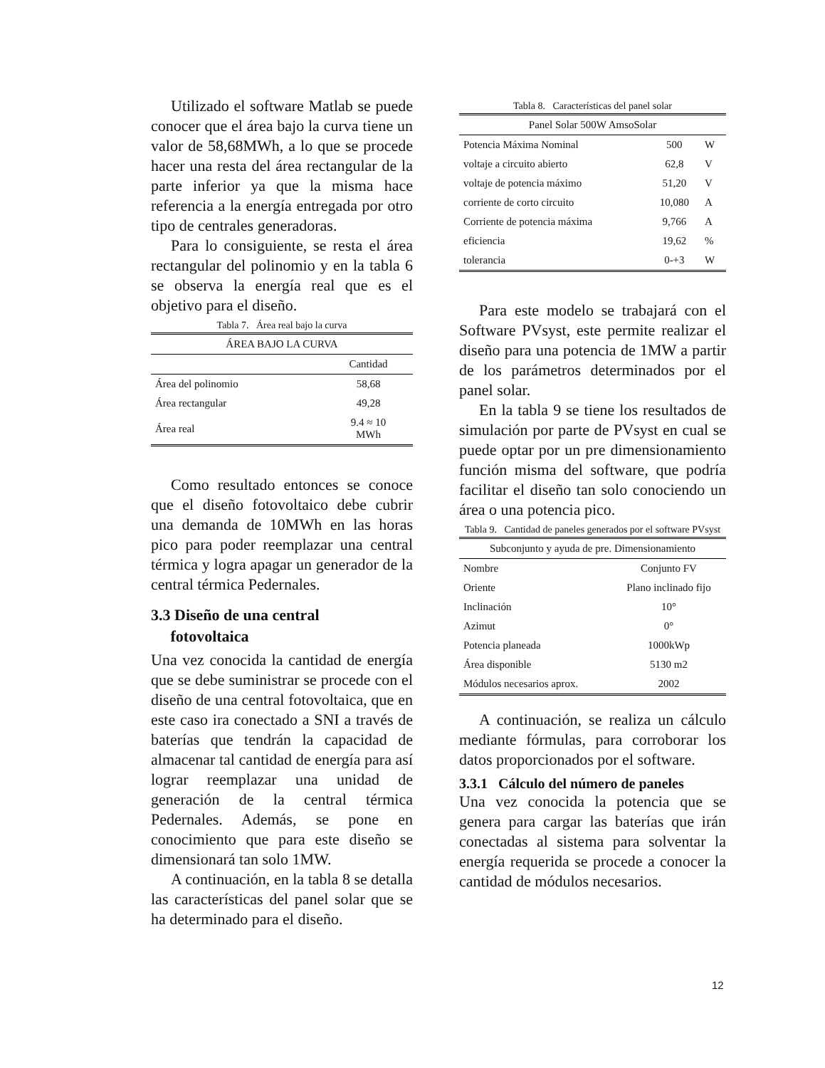Utilizado el software Matlab se puede conocer que el área bajo la curva tiene un valor de 58,68MWh, a lo que se procede hacer una resta del área rectangular de la parte inferior ya que la misma hace referencia a la energía entregada por otro tipo de centrales generadoras.
Para lo consiguiente, se resta el área rectangular del polinomio y en la tabla 6 se observa la energía real que es el objetivo para el diseño.
Tabla 7. Área real bajo la curva
| ÁREA BAJO LA CURVA | |
| --- | --- |
| | Cantidad |
| Área del polinomio | 58,68 |
| Área rectangular | 49,28 |
| Área real | 9.4 ≈ 10 MWh |
Como resultado entonces se conoce que el diseño fotovoltaico debe cubrir una demanda de 10MWh en las horas pico para poder reemplazar una central térmica y logra apagar un generador de la central térmica Pedernales.
3.3 Diseño de una central
fotovoltaica
Una vez conocida la cantidad de energía que se debe suministrar se procede con el diseño de una central fotovoltaica, que en este caso ira conectado a SNI a través de baterías que tendrán la capacidad de almacenar tal cantidad de energía para así lograr reemplazar una unidad de generación de la central térmica Pedernales. Además, se pone en conocimiento que para este diseño se dimensionará tan solo 1MW.
A continuación, en la tabla 8 se detalla las características del panel solar que se ha determinado para el diseño.
Tabla 8. Características del panel solar
| Panel Solar 500W AmsoSolar | | |
| --- | --- | --- |
| Potencia Máxima Nominal | 500 | W |
| voltaje a circuito abierto | 62,8 | V |
| voltaje de potencia máximo | 51,20 | V |
| corriente de corto circuito | 10,080 | A |
| Corriente de potencia máxima | 9,766 | A |
| eficiencia | 19,62 | % |
| tolerancia | 0-+3 | W |
Para este modelo se trabajará con el Software PVsyst, este permite realizar el diseño para una potencia de 1MW a partir de los parámetros determinados por el panel solar.
En la tabla 9 se tiene los resultados de simulación por parte de PVsyst en cual se puede optar por un pre dimensionamiento función misma del software, que podría facilitar el diseño tan solo conociendo un área o una potencia pico.
Tabla 9. Cantidad de paneles generados por el software PVsyst
| Subconjunto y ayuda de pre. Dimensionamiento | |
| --- | --- |
| Nombre | Conjunto FV |
| Oriente | Plano inclinado fijo |
| Inclinación | 10° |
| Azimut | 0° |
| Potencia planeada | 1000kWp |
| Área disponible | 5130 m2 |
| Módulos necesarios aprox. | 2002 |
A continuación, se realiza un cálculo mediante fórmulas, para corroborar los datos proporcionados por el software.
3.3.1 Cálculo del número de paneles
Una vez conocida la potencia que se genera para cargar las baterías que irán conectadas al sistema para solventar la energía requerida se procede a conocer la cantidad de módulos necesarios.
12